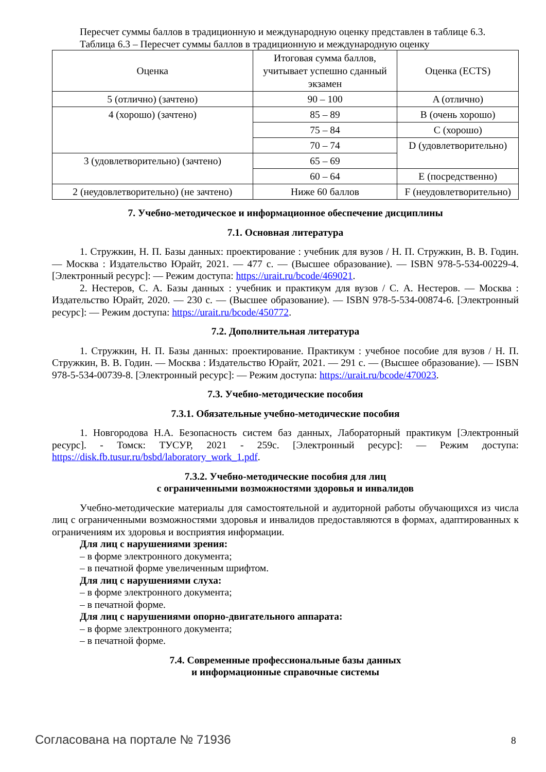Пересчет суммы баллов в традиционную и международную оценку представлен в таблице 6.3.
Таблица 6.3 – Пересчет суммы баллов в традиционную и международную оценку
| Оценка | Итоговая сумма баллов, учитывает успешно сданный экзамен | Оценка (ECTS) |
| 5 (отлично) (зачтено) | 90 – 100 | A (отлично) |
| 4 (хорошо) (зачтено) | 85 – 89 | B (очень хорошо) |
| | 75 – 84 | C (хорошо) |
| | 70 – 74 | D (удовлетворительно) |
| 3 (удовлетворительно) (зачтено) | 65 – 69 | |
| | 60 – 64 | E (посредственно) |
| 2 (неудовлетворительно) (не зачтено) | Ниже 60 баллов | F (неудовлетворительно) |
7. Учебно-методическое и информационное обеспечение дисциплины
7.1. Основная литература
1. Стружкин, Н. П. Базы данных: проектирование : учебник для вузов / Н. П. Стружкин, В. В. Годин. — Москва : Издательство Юрайт, 2021. — 477 с. — (Высшее образование). — ISBN 978-5-534-00229-4. [Электронный ресурс]: — Режим доступа: https://urait.ru/bcode/469021.
2. Нестеров, С. А. Базы данных : учебник и практикум для вузов / С. А. Нестеров. — Москва : Издательство Юрайт, 2020. — 230 с. — (Высшее образование). — ISBN 978-5-534-00874-6. [Электронный ресурс]: — Режим доступа: https://urait.ru/bcode/450772.
7.2. Дополнительная литература
1. Стружкин, Н. П. Базы данных: проектирование. Практикум : учебное пособие для вузов / Н. П. Стружкин, В. В. Годин. — Москва : Издательство Юрайт, 2021. — 291 с. — (Высшее образование). — ISBN 978-5-534-00739-8. [Электронный ресурс]: — Режим доступа: https://urait.ru/bcode/470023.
7.3. Учебно-методические пособия
7.3.1. Обязательные учебно-методические пособия
1. Новгородова Н.А. Безопасность систем баз данных, Лабораторный практикум [Электронный ресурс]. - Томск: ТУСУР, 2021 - 259с. [Электронный ресурс]: — Режим доступа: https://disk.fb.tusur.ru/bsbd/laboratory_work_1.pdf.
7.3.2. Учебно-методические пособия для лиц
с ограниченными возможностями здоровья и инвалидов
Учебно-методические материалы для самостоятельной и аудиторной работы обучающихся из числа лиц с ограниченными возможностями здоровья и инвалидов предоставляются в формах, адаптированных к ограничениям их здоровья и восприятия информации.
Для лиц с нарушениями зрения:
– в форме электронного документа;
– в печатной форме увеличенным шрифтом.
Для лиц с нарушениями слуха:
– в форме электронного документа;
– в печатной форме.
Для лиц с нарушениями опорно-двигательного аппарата:
– в форме электронного документа;
– в печатной форме.
7.4. Современные профессиональные базы данных
и информационные справочные системы
Согласована на портале № 71936 8